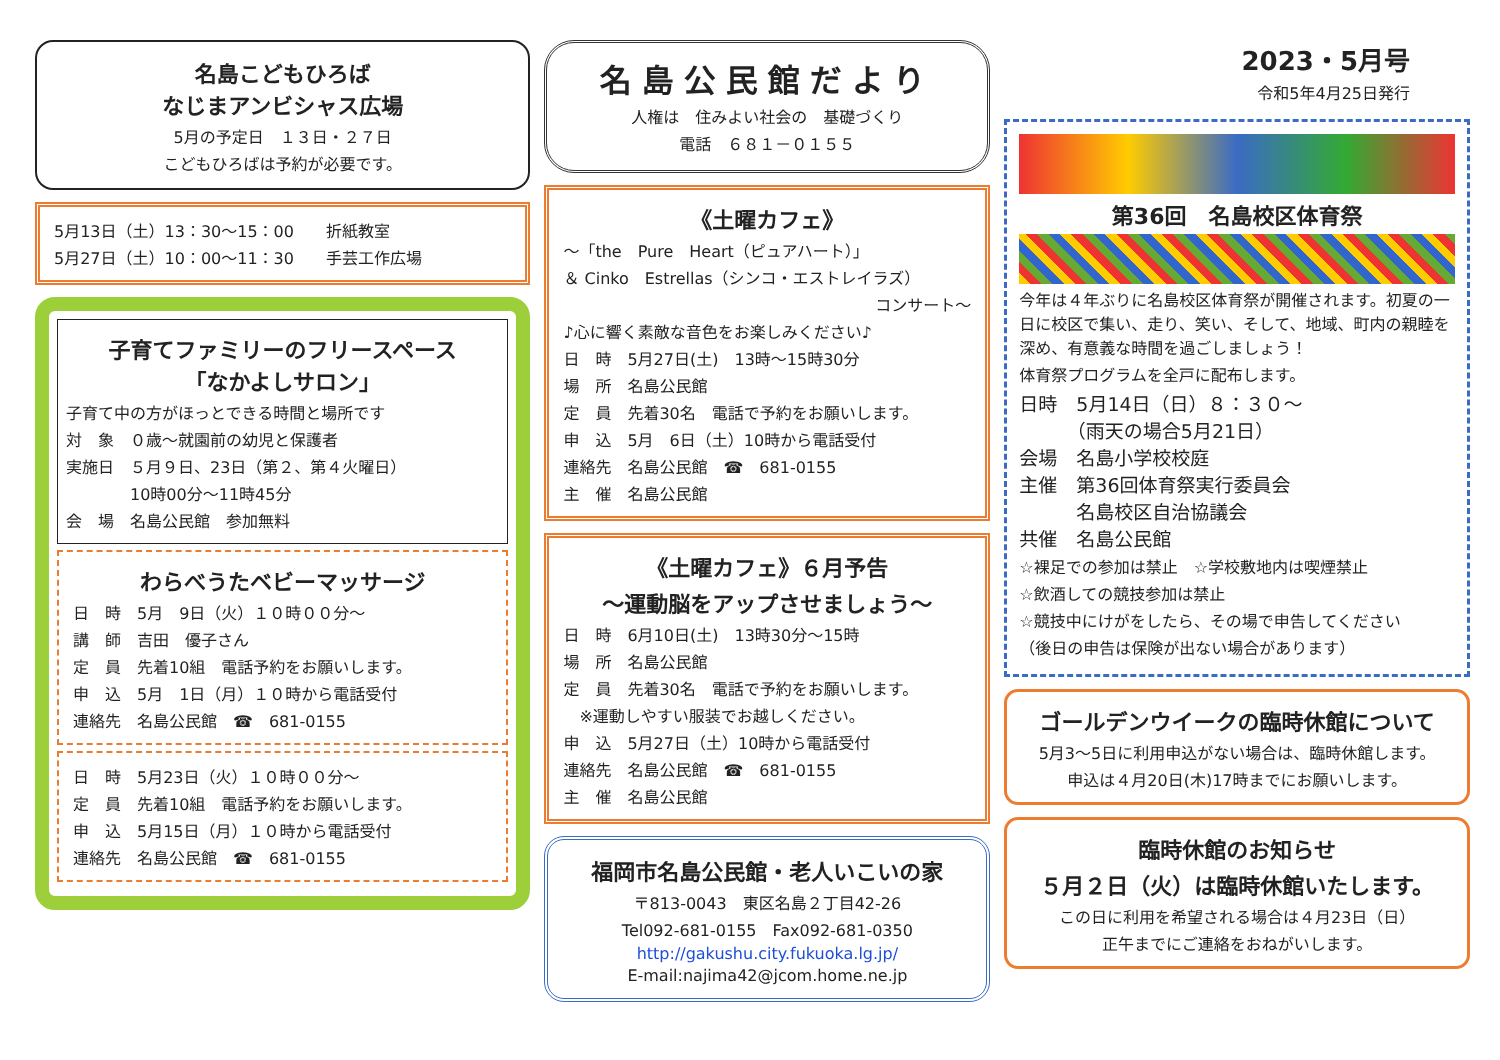名島こどもひろば
なじまアンビシャス広場
5月の予定日　１３日・２７日
こどもひろばは予約が必要です。
5月13日（土）13：30〜15：00　　折紙教室
5月27日（土）10：00〜11：30　　手芸工作広場
子育てファミリーのフリースペース
「なかよしサロン」
子育て中の方がほっとできる時間と場所です
対　象　０歳〜就園前の幼児と保護者
実施日　５月９日、23日（第２、第４火曜日）
　　　　10時00分〜11時45分
会　場　名島公民館　参加無料
わらべうたベビーマッサージ
日　時　5月　9日（火）１０時００分〜
講　師　吉田　優子さん
定　員　先着10組　電話予約をお願いします。
申　込　5月　1日（月）１０時から電話受付
連絡先　名島公民館　☎　681-0155
日　時　5月23日（火）１０時００分〜
定　員　先着10組　電話予約をお願いします。
申　込　5月15日（月）１０時から電話受付
連絡先　名島公民館　☎　681-0155
名島公民館だより
人権は　住みよい社会の　基礎づくり
電話　６８１－０１５５
《土曜カフェ》
〜「the　Pure　Heart（ピュアハート）」
＆ Cinko　Estrellas（シンコ・エストレイラズ）
コンサート〜
♪心に響く素敵な音色をお楽しみください♪
日　時　5月27日(土)　13時〜15時30分
場　所　名島公民館
定　員　先着30名　電話で予約をお願いします。
申　込　5月　6日（土）10時から電話受付
連絡先　名島公民館　☎　681-0155
主　催　名島公民館
《土曜カフェ》６月予告
〜運動脳をアップさせましょう〜
日　時　6月10日(土)　13時30分〜15時
場　所　名島公民館
定　員　先着30名　電話で予約をお願いします。
　※運動しやすい服装でお越しください。
申　込　5月27日（土）10時から電話受付
連絡先　名島公民館　☎　681-0155
主　催　名島公民館
福岡市名島公民館・老人いこいの家
〒813-0043　東区名島２丁目42-26
Tel092-681-0155　Fax092-681-0350
http://gakushu.city.fukuoka.lg.jp/
E-mail:najima42@jcom.home.ne.jp
2023・5月号
令和5年4月25日発行
第36回　名島校区体育祭
今年は４年ぶりに名島校区体育祭が開催されます。初夏の一日に校区で集い、走り、笑い、そして、地域、町内の親睦を深め、有意義な時間を過ごしましょう！
体育祭プログラムを全戸に配布します。
日時　5月14日（日）８：３０〜
　　　（雨天の場合5月21日）
会場　名島小学校校庭
主催　第36回体育祭実行委員会
　　　名島校区自治協議会
共催　名島公民館
☆裸足での参加は禁止　☆学校敷地内は喫煙禁止
☆飲酒しての競技参加は禁止
☆競技中にけがをしたら、その場で申告してください
（後日の申告は保険が出ない場合があります）
ゴールデンウイークの臨時休館について
5月3〜5日に利用申込がない場合は、臨時休館します。
申込は４月20日(木)17時までにお願いします。
臨時休館のお知らせ
５月２日（火）は臨時休館いたします。
この日に利用を希望される場合は４月23日（日）
正午までにご連絡をおねがいします。